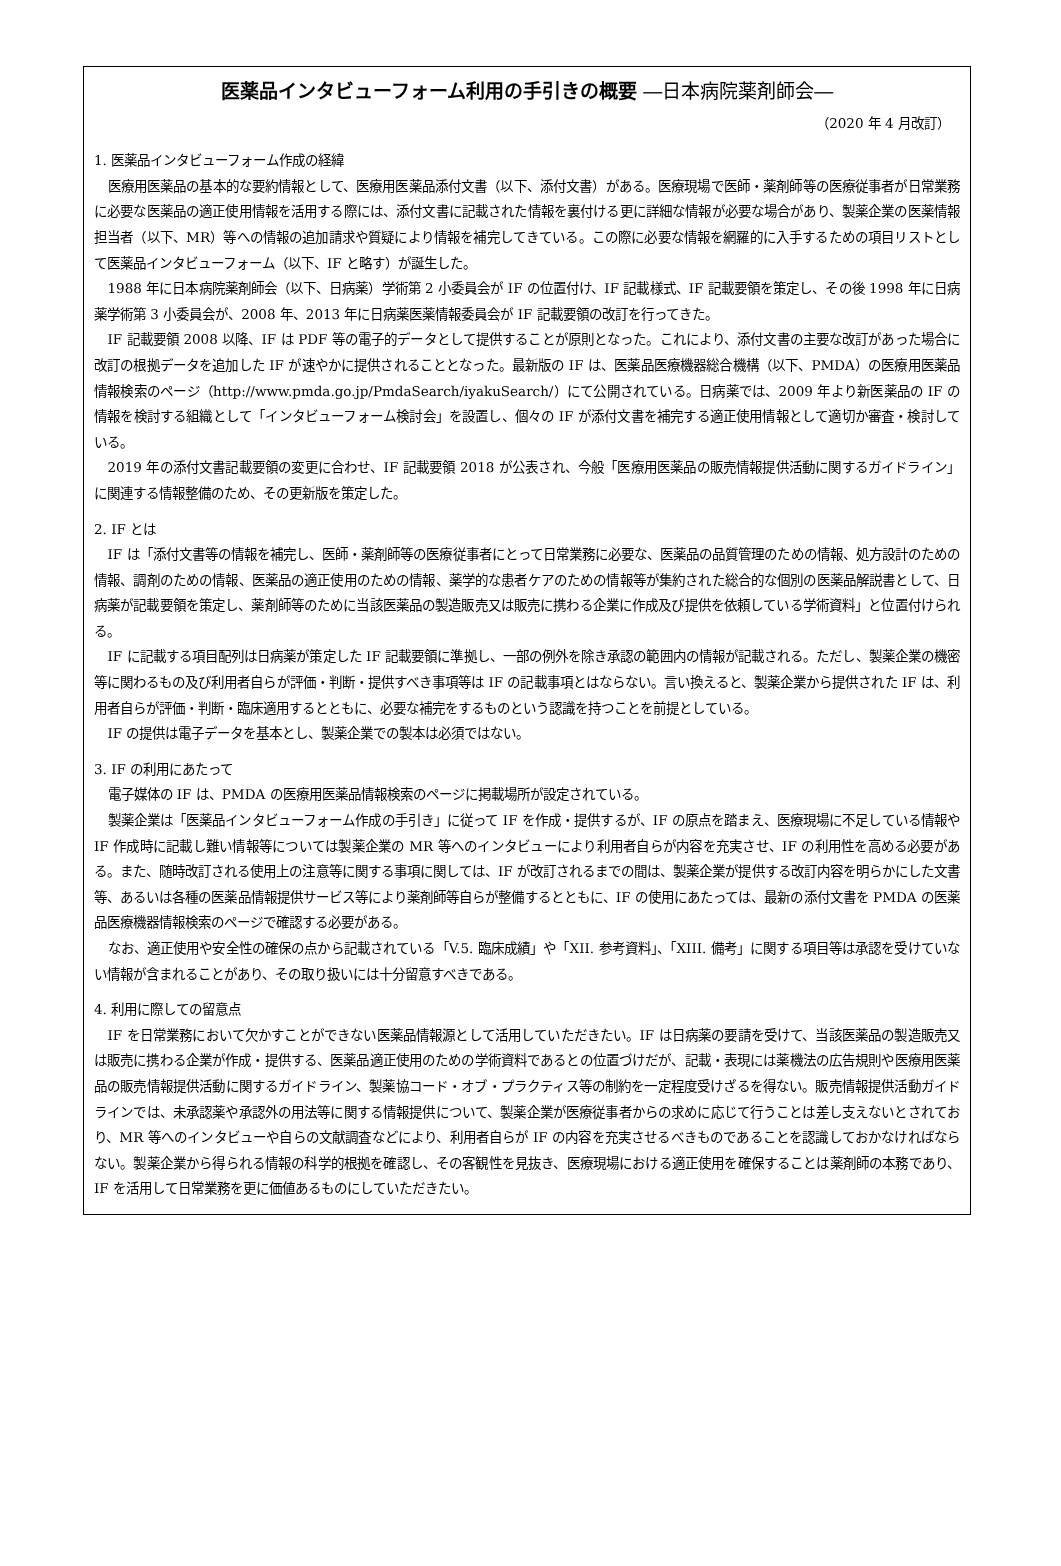医薬品インタビューフォーム利用の手引きの概要 ―日本病院薬剤師会―
（2020 年 4 月改訂）
1. 医薬品インタビューフォーム作成の経緯
医療用医薬品の基本的な要約情報として、医療用医薬品添付文書（以下、添付文書）がある。医療現場で医師・薬剤師等の医療従事者が日常業務に必要な医薬品の適正使用情報を活用する際には、添付文書に記載された情報を裏付ける更に詳細な情報が必要な場合があり、製薬企業の医薬情報担当者（以下、MR）等への情報の追加請求や質疑により情報を補完してきている。この際に必要な情報を網羅的に入手するための項目リストとして医薬品インタビューフォーム（以下、IF と略す）が誕生した。
1988 年に日本病院薬剤師会（以下、日病薬）学術第 2 小委員会が IF の位置付け、IF 記載様式、IF 記載要領を策定し、その後 1998 年に日病薬学術第 3 小委員会が、2008 年、2013 年に日病薬医薬情報委員会が IF 記載要領の改訂を行ってきた。
IF 記載要領 2008 以降、IF は PDF 等の電子的データとして提供することが原則となった。これにより、添付文書の主要な改訂があった場合に改訂の根拠データを追加した IF が速やかに提供されることとなった。最新版の IF は、医薬品医療機器総合機構（以下、PMDA）の医療用医薬品情報検索のページ（http://www.pmda.go.jp/PmdaSearch/iyakuSearch/）にて公開されている。日病薬では、2009 年より新医薬品の IF の情報を検討する組織として「インタビューフォーム検討会」を設置し、個々の IF が添付文書を補完する適正使用情報として適切か審査・検討している。
2019 年の添付文書記載要領の変更に合わせ、IF 記載要領 2018 が公表され、今般「医療用医薬品の販売情報提供活動に関するガイドライン」に関連する情報整備のため、その更新版を策定した。
2. IF とは
IF は「添付文書等の情報を補完し、医師・薬剤師等の医療従事者にとって日常業務に必要な、医薬品の品質管理のための情報、処方設計のための情報、調剤のための情報、医薬品の適正使用のための情報、薬学的な患者ケアのための情報等が集約された総合的な個別の医薬品解説書として、日病薬が記載要領を策定し、薬剤師等のために当該医薬品の製造販売又は販売に携わる企業に作成及び提供を依頼している学術資料」と位置付けられる。
IF に記載する項目配列は日病薬が策定した IF 記載要領に準拠し、一部の例外を除き承認の範囲内の情報が記載される。ただし、製薬企業の機密等に関わるもの及び利用者自らが評価・判断・提供すべき事項等は IF の記載事項とはならない。言い換えると、製薬企業から提供された IF は、利用者自らが評価・判断・臨床適用するとともに、必要な補完をするものという認識を持つことを前提としている。
IF の提供は電子データを基本とし、製薬企業での製本は必須ではない。
3. IF の利用にあたって
電子媒体の IF は、PMDA の医療用医薬品情報検索のページに掲載場所が設定されている。
製薬企業は「医薬品インタビューフォーム作成の手引き」に従って IF を作成・提供するが、IF の原点を踏まえ、医療現場に不足している情報や IF 作成時に記載し難い情報等については製薬企業の MR 等へのインタビューにより利用者自らが内容を充実させ、IF の利用性を高める必要がある。また、随時改訂される使用上の注意等に関する事項に関しては、IF が改訂されるまでの間は、製薬企業が提供する改訂内容を明らかにした文書等、あるいは各種の医薬品情報提供サービス等により薬剤師等自らが整備するとともに、IF の使用にあたっては、最新の添付文書を PMDA の医薬品医療機器情報検索のページで確認する必要がある。
なお、適正使用や安全性の確保の点から記載されている「V.5. 臨床成績」や「XII. 参考資料」、「XIII. 備考」に関する項目等は承認を受けていない情報が含まれることがあり、その取り扱いには十分留意すべきである。
4. 利用に際しての留意点
IF を日常業務において欠かすことができない医薬品情報源として活用していただきたい。IF は日病薬の要請を受けて、当該医薬品の製造販売又は販売に携わる企業が作成・提供する、医薬品適正使用のための学術資料であるとの位置づけだが、記載・表現には薬機法の広告規則や医療用医薬品の販売情報提供活動に関するガイドライン、製薬協コード・オブ・プラクティス等の制約を一定程度受けざるを得ない。販売情報提供活動ガイドラインでは、未承認薬や承認外の用法等に関する情報提供について、製薬企業が医療従事者からの求めに応じて行うことは差し支えないとされており、MR 等へのインタビューや自らの文献調査などにより、利用者自らが IF の内容を充実させるべきものであることを認識しておかなければならない。製薬企業から得られる情報の科学的根拠を確認し、その客観性を見抜き、医療現場における適正使用を確保することは薬剤師の本務であり、IF を活用して日常業務を更に価値あるものにしていただきたい。